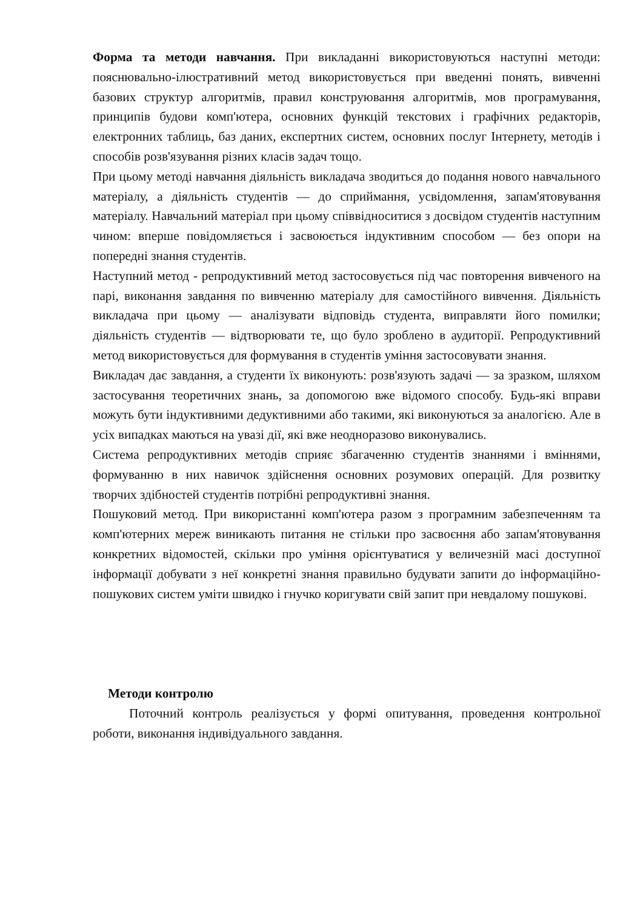Форма та методи навчання. При викладанні використовуються наступні методи: пояснювально-ілюстративний метод використовується при введенні понять, вивченні базових структур алгоритмів, правил конструювання алгоритмів, мов програмування, принципів будови комп'ютера, основних функцій текстових і графічних редакторів, електронних таблиць, баз даних, експертних систем, основних послуг Інтернету, методів і способів розв'язування різних класів задач тощо.
При цьому методі навчання діяльність викладача зводиться до подання нового навчального матеріалу, а діяльність студентів — до сприймання, усвідомлення, запам'ятовування матеріалу. Навчальний матеріал при цьому співвідноситися з досвідом студентів наступним чином: вперше повідомляється і засвоюється індуктивним способом — без опори на попередні знання студентів.
Наступний метод - репродуктивний метод застосовується під час повторення вивченого на парі, виконання завдання по вивченню матеріалу для самостійного вивчення. Діяльність викладача при цьому — аналізувати відповідь студента, виправляти його помилки; діяльність студентів — відтворювати те, що було зроблено в аудиторії. Репродуктивний метод використовується для формування в студентів уміння застосовувати знання.
Викладач дає завдання, а студенти їх виконують: розв'язують задачі — за зразком, шляхом застосування теоретичних знань, за допомогою вже відомого способу. Будь-які вправи можуть бути індуктивними дедуктивними або такими, які виконуються за аналогією. Але в усіх випадках маються на увазі дії, які вже неодноразово виконувались.
Система репродуктивних методів сприяє збагаченню студентів знаннями і вміннями, формуванню в них навичок здійснення основних розумових операцій. Для розвитку творчих здібностей студентів потрібні репродуктивні знання.
Пошуковий метод. При використанні комп'ютера разом з програмним забезпеченням та комп'ютерних мереж виникають питання не стільки про засвоєння або запам'ятовування конкретних відомостей, скільки про уміння орієнтуватися у величезній масі доступної інформації добувати з неї конкретні знання правильно будувати запити до інформаційно-пошукових систем уміти швидко і гнучко коригувати свій запит при невдалому пошукові.
Методи контролю
Поточний контроль реалізується у формі опитування, проведення контрольної роботи, виконання індивідуального завдання.